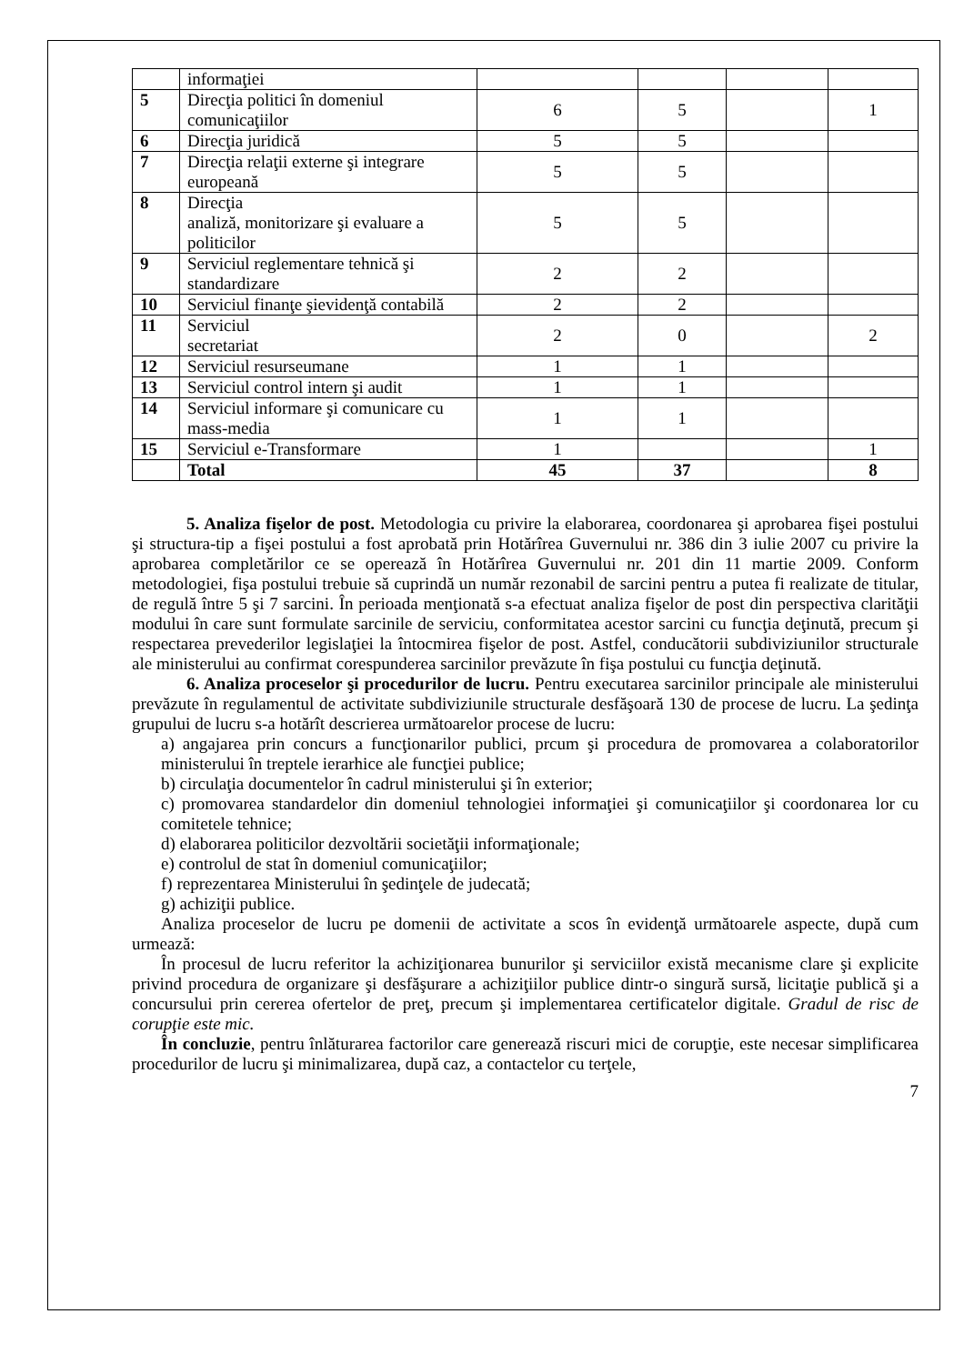| | informaţiei | | | | |
| 5 | Direcţia politici în domeniul comunicaţiilor | 6 | 5 | | 1 |
| 6 | Direcţia juridică | 5 | 5 | | |
| 7 | Direcţia relaţii externe şi integrare europeană | 5 | 5 | | |
| 8 | Direcţia analiză, monitorizare şi evaluare a politicilor | 5 | 5 | | |
| 9 | Serviciul reglementare tehnică şi standardizare | 2 | 2 | | |
| 10 | Serviciul finanţe şievidenţă contabilă | 2 | 2 | | |
| 11 | Serviciul secretariat | 2 | 0 | | 2 |
| 12 | Serviciul resurseumane | 1 | 1 | | |
| 13 | Serviciul control intern şi audit | 1 | 1 | | |
| 14 | Serviciul informare şi comunicare cu mass-media | 1 | 1 | | |
| 15 | Serviciul e-Transformare | 1 | | | 1 |
| | Total | 45 | 37 | | 8 |
5. Analiza fişelor de post. Metodologia cu privire la elaborarea, coordonarea şi aprobarea fişei postului şi structura-tip a fişei postului a fost aprobată prin Hotărîrea Guvernului nr. 386 din 3 iulie 2007 cu privire la aprobarea completărilor ce se operează în Hotărîrea Guvernului nr. 201 din 11 martie 2009. Conform metodologiei, fişa postului trebuie să cuprindă un număr rezonabil de sarcini pentru a putea fi realizate de titular, de regulă între 5 şi 7 sarcini. În perioada menţionată s-a efectuat analiza fişelor de post din perspectiva clarităţii modului în care sunt formulate sarcinile de serviciu, conformitatea acestor sarcini cu funcţia deţinută, precum şi respectarea prevederilor legislaţiei la întocmirea fişelor de post. Astfel, conducătorii subdiviziunilor structurale ale ministerului au confirmat corespunderea sarcinilor prevăzute în fişa postului cu funcţia deţinută.
6. Analiza proceselor şi procedurilor de lucru. Pentru executarea sarcinilor principale ale ministerului prevăzute în regulamentul de activitate subdiviziunile structurale desfăşoară 130 de procese de lucru. La şedinţa grupului de lucru s-a hotărît descrierea următoarelor procese de lucru:
a) angajarea prin concurs a funcţionarilor publici, prcum şi procedura de promovarea a colaboratorilor ministerului în treptele ierarhice ale funcţiei publice;
b) circulaţia documentelor în cadrul ministerului şi în exterior;
c) promovarea standardelor din domeniul tehnologiei informaţiei şi comunicaţiilor şi coordonarea lor cu comitetele tehnice;
d) elaborarea politicilor dezvoltării societăţii informaţionale;
e) controlul de stat în domeniul comunicaţiilor;
f) reprezentarea Ministerului în şedinţele de judecată;
g) achiziţii publice.
Analiza proceselor de lucru pe domenii de activitate a scos în evidenţă următoarele aspecte, după cum urmează:
În procesul de lucru referitor la achiziţionarea bunurilor şi serviciilor există mecanisme clare şi explicite privind procedura de organizare şi desfăşurare a achiziţiilor publice dintr-o singură sursă, licitaţie publică şi a concursului prin cererea ofertelor de preţ, precum şi implementarea certificatelor digitale. Gradul de risc de corupţie este mic.
În concluzie, pentru înlăturarea factorilor care generează riscuri mici de corupţie, este necesar simplificarea procedurilor de lucru şi minimalizarea, după caz, a contactelor cu terţele,
7